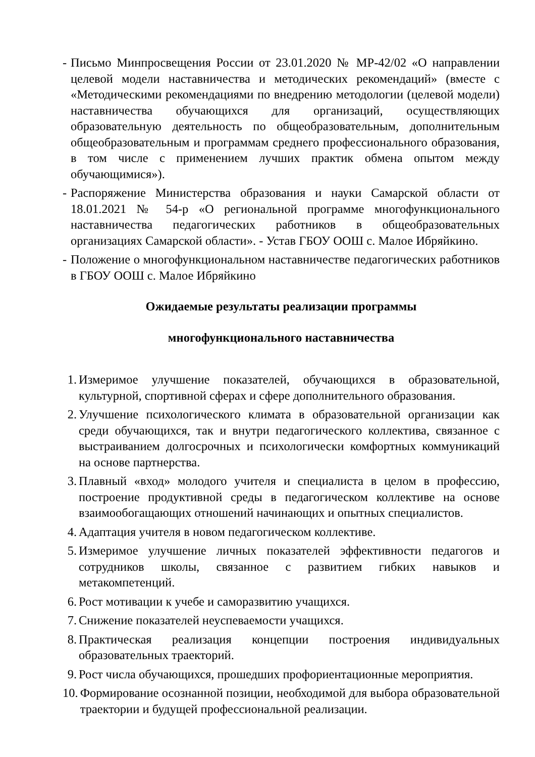- Письмо Минпросвещения России от 23.01.2020 № МР-42/02 «О направлении целевой модели наставничества и методических рекомендаций» (вместе с «Методическими рекомендациями по внедрению методологии (целевой модели) наставничества обучающихся для организаций, осуществляющих образовательную деятельность по общеобразовательным, дополнительным общеобразовательным и программам среднего профессионального образования, в том числе с применением лучших практик обмена опытом между обучающимися»).
- Распоряжение Министерства образования и науки Самарской области от 18.01.2021 № 54-р «О региональной программе многофункционального наставничества педагогических работников в общеобразовательных организациях Самарской области». - Устав ГБОУ ООШ с. Малое Ибряйкино.
- Положение о многофункциональном наставничестве педагогических работников в ГБОУ ООШ с. Малое Ибряйкино
Ожидаемые результаты реализации программы
многофункционального наставничества
1. Измеримое улучшение показателей, обучающихся в образовательной, культурной, спортивной сферах и сфере дополнительного образования.
2. Улучшение психологического климата в образовательной организации как среди обучающихся, так и внутри педагогического коллектива, связанное с выстраиванием долгосрочных и психологически комфортных коммуникаций на основе партнерства.
3. Плавный «вход» молодого учителя и специалиста в целом в профессию, построение продуктивной среды в педагогическом коллективе на основе взаимообогащающих отношений начинающих и опытных специалистов.
4. Адаптация учителя в новом педагогическом коллективе.
5. Измеримое улучшение личных показателей эффективности педагогов и сотрудников школы, связанное с развитием гибких навыков и метакомпетенций.
6. Рост мотивации к учебе и саморазвитию учащихся.
7. Снижение показателей неуспеваемости учащихся.
8. Практическая реализация концепции построения индивидуальных образовательных траекторий.
9. Рост числа обучающихся, прошедших профориентационные мероприятия.
10. Формирование осознанной позиции, необходимой для выбора образовательной траектории и будущей профессиональной реализации.